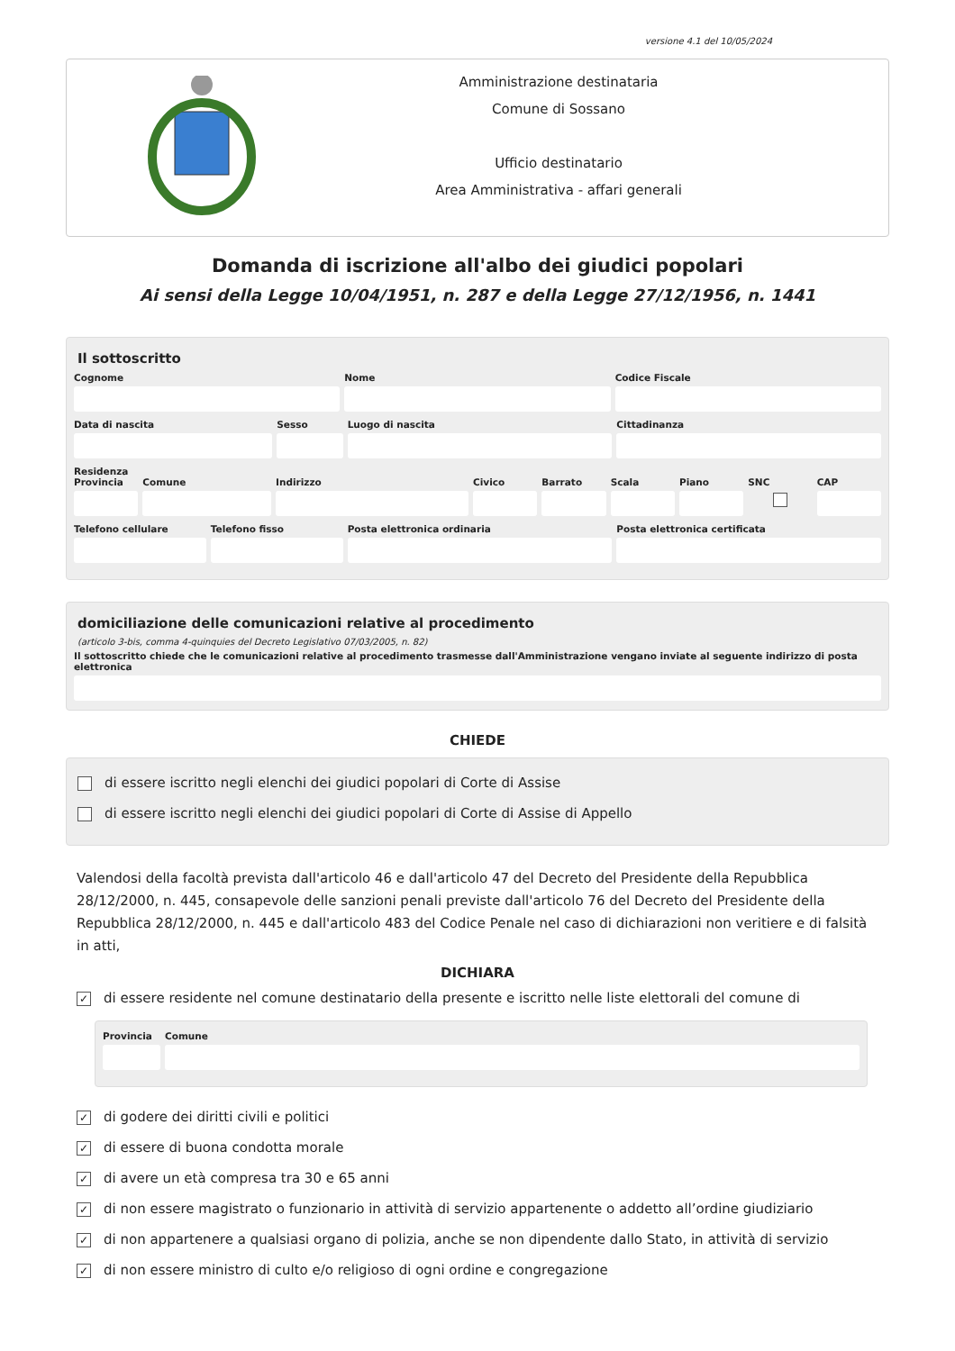versione 4.1 del 10/05/2024
Amministrazione destinataria
Comune di Sossano
Ufficio destinatario
Area Amministrativa - affari generali
Domanda di iscrizione all'albo dei giudici popolari
Ai sensi della Legge 10/04/1951, n. 287 e della Legge 27/12/1956, n. 1441
Il sottoscritto
Cognome Nome Codice Fiscale
Data di nascita Sesso Luogo di nascita Cittadinanza
Residenza
Provincia Comune Indirizzo Civico Barrato Scala Piano SNC CAP
Telefono cellulare Telefono fisso Posta elettronica ordinaria Posta elettronica certificata
domiciliazione delle comunicazioni relative al procedimento
(articolo 3-bis, comma 4-quinquies del Decreto Legislativo 07/03/2005, n. 82)
Il sottoscritto chiede che le comunicazioni relative al procedimento trasmesse dall'Amministrazione vengano inviate al seguente indirizzo di posta elettronica
CHIEDE
di essere iscritto negli elenchi dei giudici popolari di Corte di Assise
di essere iscritto negli elenchi dei giudici popolari di Corte di Assise di Appello
Valendosi della facoltà prevista dall'articolo 46 e dall'articolo 47 del Decreto del Presidente della Repubblica 28/12/2000, n. 445, consapevole delle sanzioni penali previste dall'articolo 76 del Decreto del Presidente della Repubblica 28/12/2000, n. 445 e dall'articolo 483 del Codice Penale nel caso di dichiarazioni non veritiere e di falsità in atti,
DICHIARA
✓ di essere residente nel comune destinatario della presente e iscritto nelle liste elettorali del comune di
Provincia Comune
✓ di godere dei diritti civili e politici
✓ di essere di buona condotta morale
✓ di avere un età compresa tra 30 e 65 anni
✓ di non essere magistrato o funzionario in attività di servizio appartenente o addetto all’ordine giudiziario
✓ di non appartenere a qualsiasi organo di polizia, anche se non dipendente dallo Stato, in attività di servizio
✓ di non essere ministro di culto e/o religioso di ogni ordine e congregazione